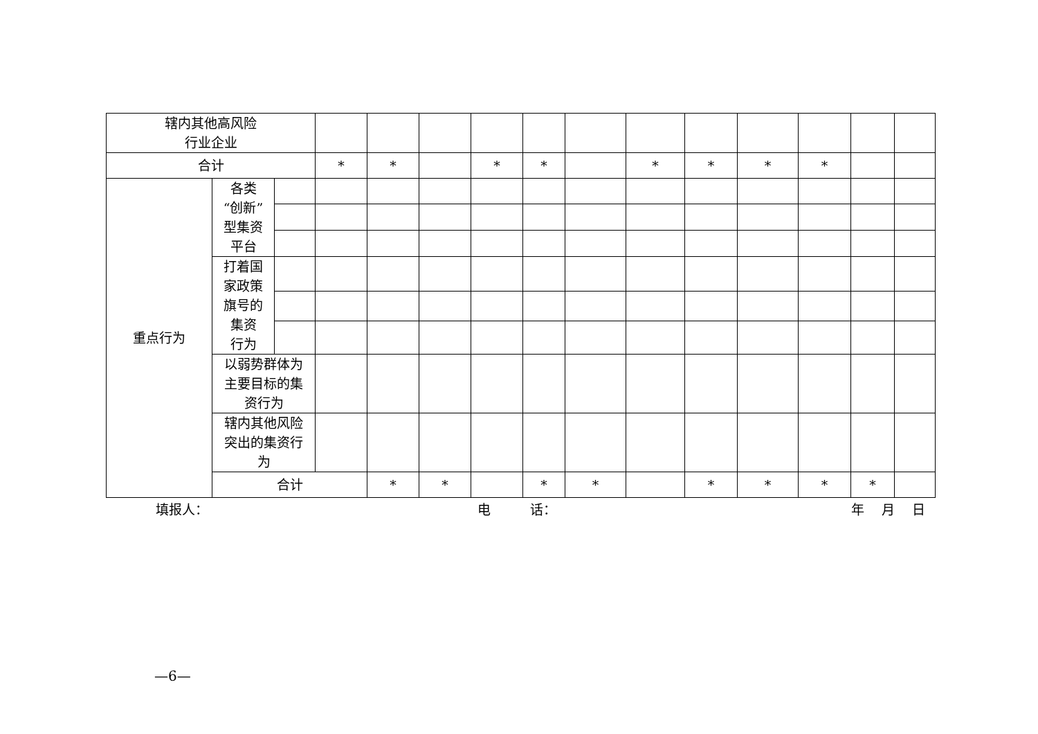| 辖内其他高风险 行业企业 | | | | | | | | | | | | | | | |
| 合计 | | | * | * | | * | * | | * | * | * | * | | | |
| 重点行为 | 各类 “创新” 型集资 平台 | | | | | | | | | | | | | | |
| | 打着国 家政策 旗号的 集资 行为 | | | | | | | | | | | | | | |
| | 以弱势群体为 主要目标的集 资行为 | | | | | | | | | | | | | | |
| | 辖内其他风险 突出的集资行 为 | | | | | | | | | | | | | | |
| | 合计 | | | * | * | | * | * | | * | * | * | * | | |
填报人： 电　　　话： 年　 月　 日
—6—